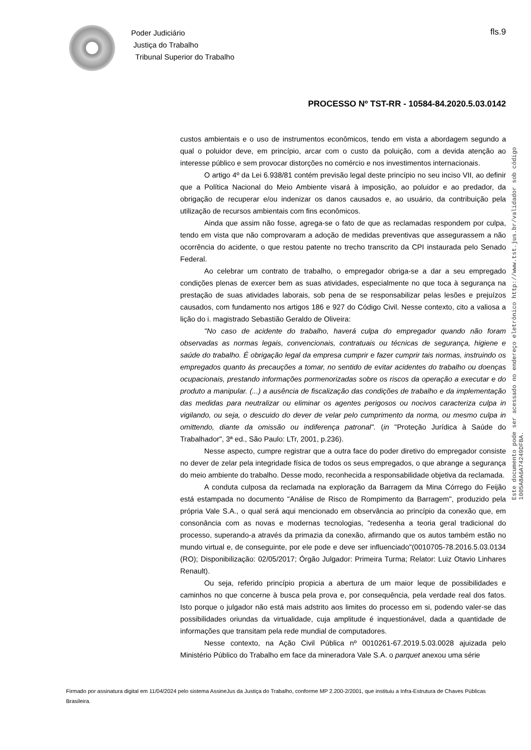Poder Judiciário
Justiça do Trabalho
Tribunal Superior do Trabalho
fls.9
PROCESSO Nº TST-RR - 10584-84.2020.5.03.0142
Este documento pode ser acessado no endereço eletrônico http://www.tst.jus.br/validador sob código 1005A8A6A74249DFBA.
custos ambientais e o uso de instrumentos econômicos, tendo em vista a abordagem segundo a qual o poluidor deve, em princípio, arcar com o custo da poluição, com a devida atenção ao interesse público e sem provocar distorções no comércio e nos investimentos internacionais.
O artigo 4º da Lei 6.938/81 contém previsão legal deste princípio no seu inciso VII, ao definir que a Política Nacional do Meio Ambiente visará à imposição, ao poluidor e ao predador, da obrigação de recuperar e/ou indenizar os danos causados e, ao usuário, da contribuição pela utilização de recursos ambientais com fins econômicos.
Ainda que assim não fosse, agrega-se o fato de que as reclamadas respondem por culpa, tendo em vista que não comprovaram a adoção de medidas preventivas que assegurassem a não ocorrência do acidente, o que restou patente no trecho transcrito da CPI instaurada pelo Senado Federal.
Ao celebrar um contrato de trabalho, o empregador obriga-se a dar a seu empregado condições plenas de exercer bem as suas atividades, especialmente no que toca à segurança na prestação de suas atividades laborais, sob pena de se responsabilizar pelas lesões e prejuízos causados, com fundamento nos artigos 186 e 927 do Código Civil. Nesse contexto, cito a valiosa a lição do i. magistrado Sebastião Geraldo de Oliveira:
"No caso de acidente do trabalho, haverá culpa do empregador quando não foram observadas as normas legais, convencionais, contratuais ou técnicas de segurança, higiene e saúde do trabalho. É obrigação legal da empresa cumprir e fazer cumprir tais normas, instruindo os empregados quanto às precauções a tomar, no sentido de evitar acidentes do trabalho ou doenças ocupacionais, prestando informações pormenorizadas sobre os riscos da operação a executar e do produto a manipular. (...) a ausência de fiscalização das condições de trabalho e da implementação das medidas para neutralizar ou eliminar os agentes perigosos ou nocivos caracteriza culpa in vigilando, ou seja, o descuido do dever de velar pelo cumprimento da norma, ou mesmo culpa in omittendo, diante da omissão ou indiferença patronal". (in "Proteção Jurídica à Saúde do Trabalhador", 3ª ed., São Paulo: LTr, 2001, p.236).
Nesse aspecto, cumpre registrar que a outra face do poder diretivo do empregador consiste no dever de zelar pela integridade física de todos os seus empregados, o que abrange a segurança do meio ambiente do trabalho. Desse modo, reconhecida a responsabilidade objetiva da reclamada.
A conduta culposa da reclamada na exploração da Barragem da Mina Córrego do Feijão está estampada no documento "Análise de Risco de Rompimento da Barragem", produzido pela própria Vale S.A., o qual será aqui mencionado em observância ao princípio da conexão que, em consonância com as novas e modernas tecnologias, "redesenha a teoria geral tradicional do processo, superando-a através da primazia da conexão, afirmando que os autos também estão no mundo virtual e, de conseguinte, por ele pode e deve ser influenciado"(0010705-78.2016.5.03.0134 (RO); Disponibilização: 02/05/2017; Órgão Julgador: Primeira Turma; Relator: Luiz Otavio Linhares Renault).
Ou seja, referido princípio propicia a abertura de um maior leque de possibilidades e caminhos no que concerne à busca pela prova e, por consequência, pela verdade real dos fatos. Isto porque o julgador não está mais adstrito aos limites do processo em si, podendo valer-se das possibilidades oriundas da virtualidade, cuja amplitude é inquestionável, dada a quantidade de informações que transitam pela rede mundial de computadores.
Nesse contexto, na Ação Civil Pública nº 0010261-67.2019.5.03.0028 ajuizada pelo Ministério Público do Trabalho em face da mineradora Vale S.A. o parquet anexou uma série
Firmado por assinatura digital em 11/04/2024 pelo sistema AssineJus da Justiça do Trabalho, conforme MP 2.200-2/2001, que instituiu a Infra-Estrutura de Chaves Públicas Brasileira.